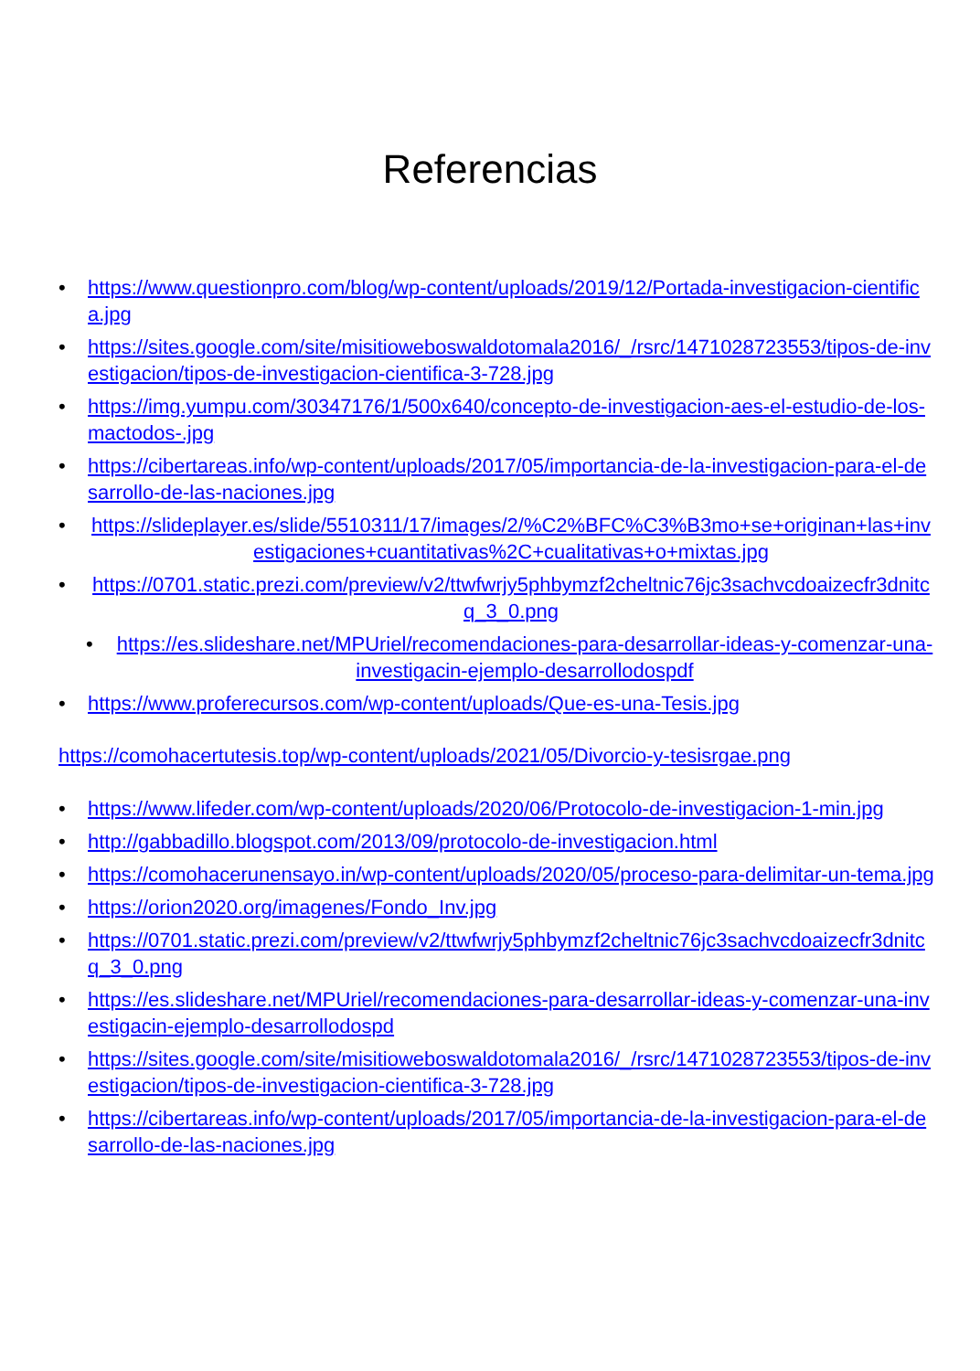Referencias
https://www.questionpro.com/blog/wp-content/uploads/2019/12/Portada-investigacion-cientifica.jpg
https://sites.google.com/site/misitioweboswaldotomala2016/_/rsrc/1471028723553/tipos-de-investigacion/tipos-de-investigacion-cientifica-3-728.jpg
https://img.yumpu.com/30347176/1/500x640/concepto-de-investigacion-aes-el-estudio-de-los-mactodos-.jpg
https://cibertareas.info/wp-content/uploads/2017/05/importancia-de-la-investigacion-para-el-desarrollo-de-las-naciones.jpg
https://slideplayer.es/slide/5510311/17/images/2/%C2%BFC%C3%B3mo+se+originan+las+investigaciones+cuantitativas%2C+cualitativas+o+mixtas.jpg
https://0701.static.prezi.com/preview/v2/ttwfwrjy5phbymzf2cheltnic76jc3sachvcdoaizecfr3dnitcq_3_0.png
https://es.slideshare.net/MPUriel/recomendaciones-para-desarrollar-ideas-y-comenzar-una-investigacin-ejemplo-desarrollodospdf
https://www.proferecursos.com/wp-content/uploads/Que-es-una-Tesis.jpg
https://comohacertutesis.top/wp-content/uploads/2021/05/Divorcio-y-tesisrgae.png
https://www.lifeder.com/wp-content/uploads/2020/06/Protocolo-de-investigacion-1-min.jpg
http://gabbadillo.blogspot.com/2013/09/protocolo-de-investigacion.html
https://comohacerunensayo.in/wp-content/uploads/2020/05/proceso-para-delimitar-un-tema.jpg
https://orion2020.org/imagenes/Fondo_Inv.jpg
https://0701.static.prezi.com/preview/v2/ttwfwrjy5phbymzf2cheltnic76jc3sachvcdoaizecfr3dnitcq_3_0.png
https://es.slideshare.net/MPUriel/recomendaciones-para-desarrollar-ideas-y-comenzar-una-investigacin-ejemplo-desarrollodospd
https://sites.google.com/site/misitioweboswaldotomala2016/_/rsrc/1471028723553/tipos-de-investigacion/tipos-de-investigacion-cientifica-3-728.jpg
https://cibertareas.info/wp-content/uploads/2017/05/importancia-de-la-investigacion-para-el-desarrollo-de-las-naciones.jpg